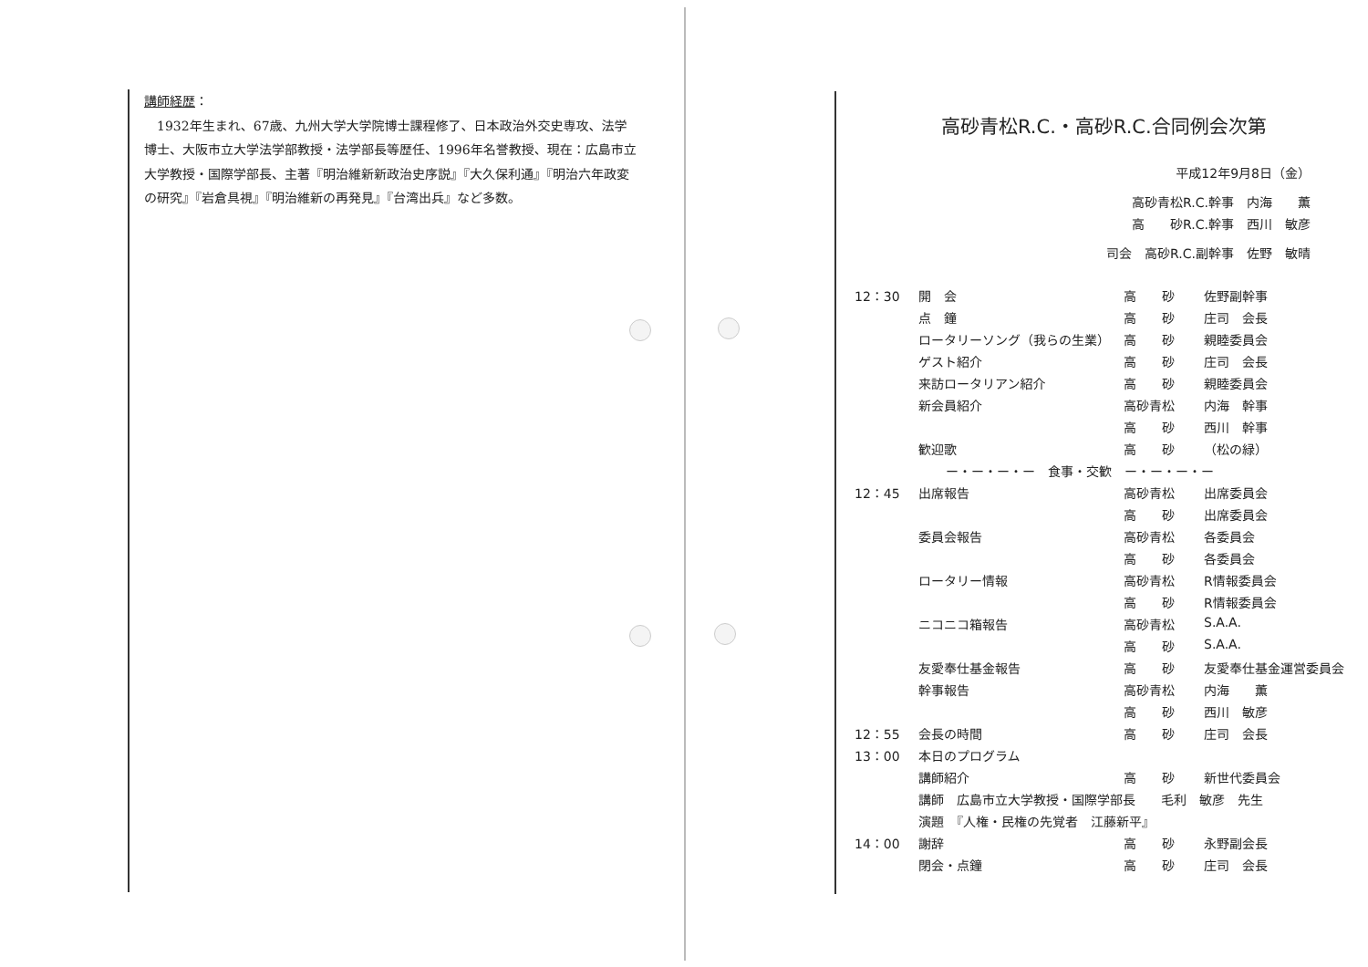講師経歴：
　1932年生まれ、67歳、九州大学大学院博士課程修了、日本政治外交史専攻、法学博士、大阪市立大学法学部教授・法学部長等歴任、1996年名誉教授、現在：広島市立大学教授・国際学部長、主著『明治維新新政治史序説』『大久保利通』『明治六年政変の研究』『岩倉具視』『明治維新の再発見』『台湾出兵』など多数。
高砂青松R.C.・高砂R.C.合同例会次第
平成12年9月8日（金）
高砂青松R.C.幹事　内海　　薫
高　　砂R.C.幹事　西川　敏彦
司会　高砂R.C.副幹事　佐野　敏晴
| 12：30 | 開 会 | 高 砂 | 佐野副幹事 |
| | 点 鐘 | 高 砂 | 庄司 会長 |
| | ロータリーソング（我らの生業） | 高 砂 | 親睦委員会 |
| | ゲスト紹介 | 高 砂 | 庄司 会長 |
| | 来訪ロータリアン紹介 | 高 砂 | 親睦委員会 |
| | 新会員紹介 | 高砂青松 | 内海 幹事 |
| | | 高 砂 | 西川 幹事 |
| | 歓迎歌 | 高 砂 | （松の緑） |
| ー・ー・ー・ー 食事・交歓 ー・ー・ー・ー | | | |
| 12：45 | 出席報告 | 高砂青松 | 出席委員会 |
| | | 高 砂 | 出席委員会 |
| | 委員会報告 | 高砂青松 | 各委員会 |
| | | 高 砂 | 各委員会 |
| | ロータリー情報 | 高砂青松 | R情報委員会 |
| | | 高 砂 | R情報委員会 |
| | ニコニコ箱報告 | 高砂青松 | S.A.A. |
| | | 高 砂 | S.A.A. |
| | 友愛奉仕基金報告 | 高 砂 | 友愛奉仕基金運営委員会 |
| | 幹事報告 | 高砂青松 | 内海 薫 |
| | | 高 砂 | 西川 敏彦 |
| 12：55 | 会長の時間 | 高 砂 | 庄司 会長 |
| 13：00 | 本日のプログラム | | |
| | 講師紹介 | 高 砂 | 新世代委員会 |
| | 講師 広島市立大学教授・国際学部長 毛利 敏彦 先生 | | |
| | 演題 『人権・民権の先覚者 江藤新平』 | | |
| 14：00 | 謝辞 | 高 砂 | 永野副会長 |
| | 閉会・点鐘 | 高 砂 | 庄司 会長 |